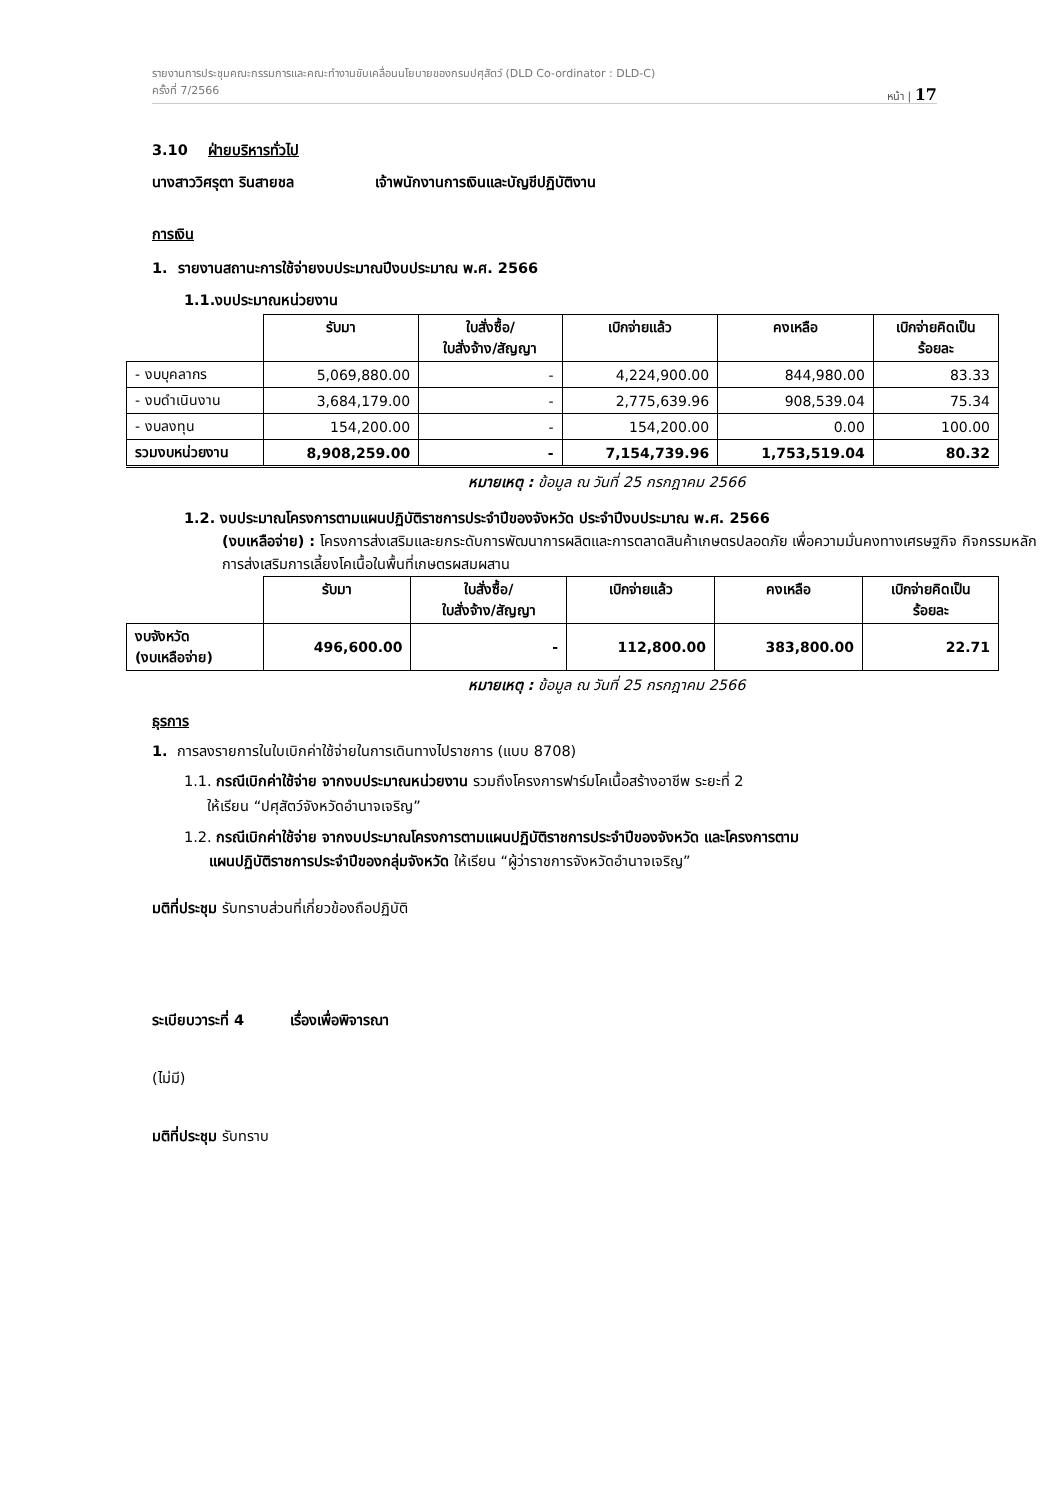รายงานการประชุมคณะกรรมการและคณะทำงานขับเคลื่อนนโยบายของกรมปศุสัตว์ (DLD Co-ordinator : DLD-C)
ครั้งที่ 7/2566 หน้า | 17
3.10 ฝ่ายบริหารทั่วไป
นางสาววิศรุตา รินสายชล เจ้าพนักงานการเงินและบัญชีปฏิบัติงาน
การเงิน
1. รายงานสถานะการใช้จ่ายงบประมาณปีงบประมาณ พ.ศ. 2566
1.1.งบประมาณหน่วยงาน
| | รับมา | ใบสั่งซื้อ/ ใบสั่งจ้าง/สัญญา | เบิกจ่ายแล้ว | คงเหลือ | เบิกจ่ายคิดเป็น ร้อยละ |
| --- | --- | --- | --- | --- | --- |
| - งบบุคลากร | 5,069,880.00 | - | 4,224,900.00 | 844,980.00 | 83.33 |
| - งบดำเนินงาน | 3,684,179.00 | - | 2,775,639.96 | 908,539.04 | 75.34 |
| - งบลงทุน | 154,200.00 | - | 154,200.00 | 0.00 | 100.00 |
| รวมงบหน่วยงาน | 8,908,259.00 | - | 7,154,739.96 | 1,753,519.04 | 80.32 |
หมายเหตุ : ข้อมูล ณ วันที่ 25 กรกฎาคม 2566
1.2. งบประมาณโครงการตามแผนปฏิบัติราชการประจำปีของจังหวัด ประจำปีงบประมาณ พ.ศ. 2566
(งบเหลือจ่าย) : โครงการส่งเสริมและยกระดับการพัฒนาการผลิตและการตลาดสินค้าเกษตรปลอดภัย เพื่อความมั่นคงทางเศรษฐกิจ กิจกรรมหลัก การส่งเสริมการเลี้ยงโคเนื้อในพื้นที่เกษตรผสมผสาน
| | รับมา | ใบสั่งซื้อ/ ใบสั่งจ้าง/สัญญา | เบิกจ่ายแล้ว | คงเหลือ | เบิกจ่ายคิดเป็น ร้อยละ |
| --- | --- | --- | --- | --- | --- |
| งบจังหวัด (งบเหลือจ่าย) | 496,600.00 | - | 112,800.00 | 383,800.00 | 22.71 |
หมายเหตุ : ข้อมูล ณ วันที่ 25 กรกฎาคม 2566
ธุรการ
1. การลงรายการในใบเบิกค่าใช้จ่ายในการเดินทางไปราชการ (แบบ 8708)
1.1. กรณีเบิกค่าใช้จ่าย จากงบประมาณหน่วยงาน รวมถึงโครงการฟาร์มโคเนื้อสร้างอาชีพ ระยะที่ 2
ให้เรียน “ปศุสัตว์จังหวัดอำนาจเจริญ”
1.2. กรณีเบิกค่าใช้จ่าย จากงบประมาณโครงการตามแผนปฏิบัติราชการประจำปีของจังหวัด และโครงการตาม
แผนปฏิบัติราชการประจำปีของกลุ่มจังหวัด ให้เรียน “ผู้ว่าราชการจังหวัดอำนาจเจริญ”
มติที่ประชุม รับทราบส่วนที่เกี่ยวข้องถือปฏิบัติ
ระเบียบวาระที่ 4 เรื่องเพื่อพิจารณา
(ไม่มี)
มติที่ประชุม รับทราบ